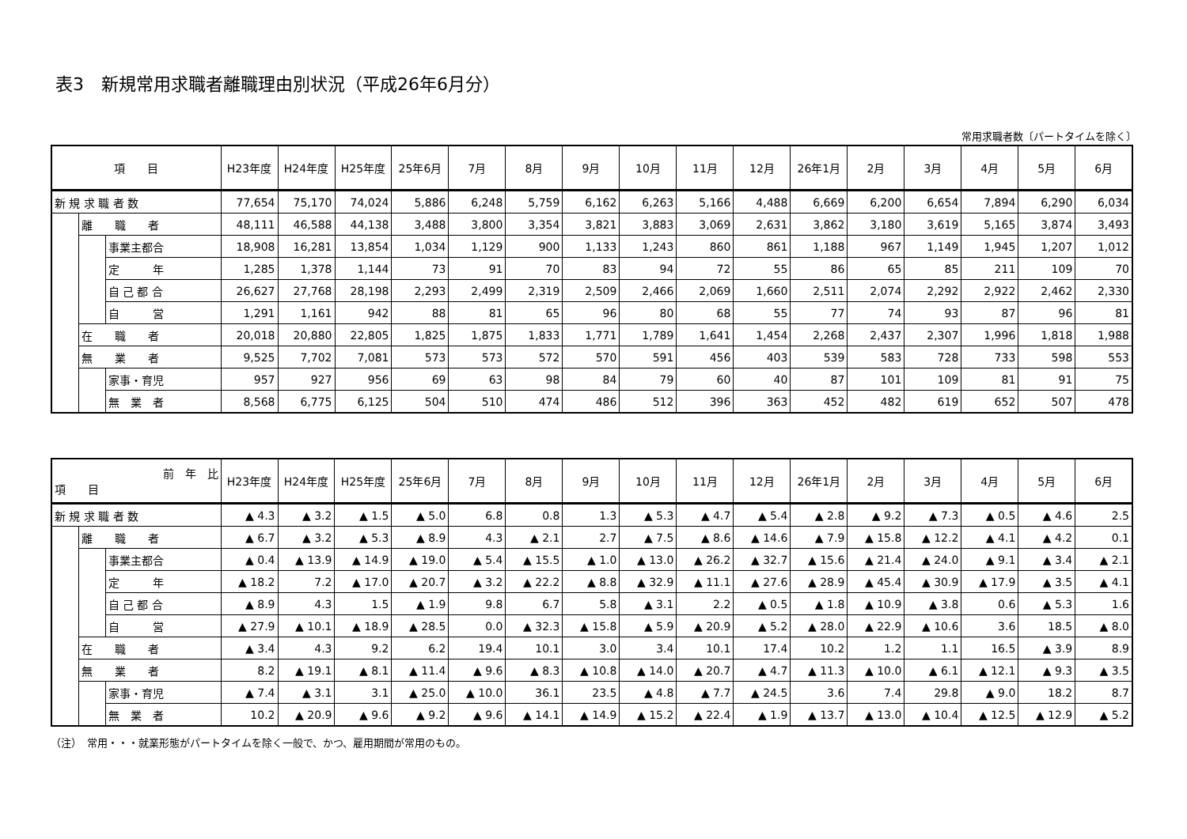表3　新規常用求職者離職理由別状況（平成26年6月分）
常用求職者数〔パートタイムを除く〕
| 項 目 | | | H23年度 | H24年度 | H25年度 | 25年6月 | 7月 | 8月 | 9月 | 10月 | 11月 | 12月 | 26年1月 | 2月 | 3月 | 4月 | 5月 | 6月 |
| --- | --- | --- | --- | --- | --- | --- | --- | --- | --- | --- | --- | --- | --- | --- | --- | --- | --- | --- |
| 新 規 求 職 者 数 | | | 77,654 | 75,170 | 74,024 | 5,886 | 6,248 | 5,759 | 6,162 | 6,263 | 5,166 | 4,488 | 6,669 | 6,200 | 6,654 | 7,894 | 6,290 | 6,034 |
| | 離 職 者 | | 48,111 | 46,588 | 44,138 | 3,488 | 3,800 | 3,354 | 3,821 | 3,883 | 3,069 | 2,631 | 3,862 | 3,180 | 3,619 | 5,165 | 3,874 | 3,493 |
| | | 事業主都合 | 18,908 | 16,281 | 13,854 | 1,034 | 1,129 | 900 | 1,133 | 1,243 | 860 | 861 | 1,188 | 967 | 1,149 | 1,945 | 1,207 | 1,012 |
| | | 定 年 | 1,285 | 1,378 | 1,144 | 73 | 91 | 70 | 83 | 94 | 72 | 55 | 86 | 65 | 85 | 211 | 109 | 70 |
| | | 自 己 都 合 | 26,627 | 27,768 | 28,198 | 2,293 | 2,499 | 2,319 | 2,509 | 2,466 | 2,069 | 1,660 | 2,511 | 2,074 | 2,292 | 2,922 | 2,462 | 2,330 |
| | | 自 営 | 1,291 | 1,161 | 942 | 88 | 81 | 65 | 96 | 80 | 68 | 55 | 77 | 74 | 93 | 87 | 96 | 81 |
| | 在 職 者 | | 20,018 | 20,880 | 22,805 | 1,825 | 1,875 | 1,833 | 1,771 | 1,789 | 1,641 | 1,454 | 2,268 | 2,437 | 2,307 | 1,996 | 1,818 | 1,988 |
| | 無 業 者 | | 9,525 | 7,702 | 7,081 | 573 | 573 | 572 | 570 | 591 | 456 | 403 | 539 | 583 | 728 | 733 | 598 | 553 |
| | | 家事・育児 | 957 | 927 | 956 | 69 | 63 | 98 | 84 | 79 | 60 | 40 | 87 | 101 | 109 | 81 | 91 | 75 |
| | | 無 業 者 | 8,568 | 6,775 | 6,125 | 504 | 510 | 474 | 486 | 512 | 396 | 363 | 452 | 482 | 619 | 652 | 507 | 478 |
| 前 年 比 項 目 | | | H23年度 | H24年度 | H25年度 | 25年6月 | 7月 | 8月 | 9月 | 10月 | 11月 | 12月 | 26年1月 | 2月 | 3月 | 4月 | 5月 | 6月 |
| --- | --- | --- | --- | --- | --- | --- | --- | --- | --- | --- | --- | --- | --- | --- | --- | --- | --- | --- |
| 新 規 求 職 者 数 | | | ▲ 4.3 | ▲ 3.2 | ▲ 1.5 | ▲ 5.0 | 6.8 | 0.8 | 1.3 | ▲ 5.3 | ▲ 4.7 | ▲ 5.4 | ▲ 2.8 | ▲ 9.2 | ▲ 7.3 | ▲ 0.5 | ▲ 4.6 | 2.5 |
| | 離 職 者 | | ▲ 6.7 | ▲ 3.2 | ▲ 5.3 | ▲ 8.9 | 4.3 | ▲ 2.1 | 2.7 | ▲ 7.5 | ▲ 8.6 | ▲ 14.6 | ▲ 7.9 | ▲ 15.8 | ▲ 12.2 | ▲ 4.1 | ▲ 4.2 | 0.1 |
| | | 事業主都合 | ▲ 0.4 | ▲ 13.9 | ▲ 14.9 | ▲ 19.0 | ▲ 5.4 | ▲ 15.5 | ▲ 1.0 | ▲ 13.0 | ▲ 26.2 | ▲ 32.7 | ▲ 15.6 | ▲ 21.4 | ▲ 24.0 | ▲ 9.1 | ▲ 3.4 | ▲ 2.1 |
| | | 定 年 | ▲ 18.2 | 7.2 | ▲ 17.0 | ▲ 20.7 | ▲ 3.2 | ▲ 22.2 | ▲ 8.8 | ▲ 32.9 | ▲ 11.1 | ▲ 27.6 | ▲ 28.9 | ▲ 45.4 | ▲ 30.9 | ▲ 17.9 | ▲ 3.5 | ▲ 4.1 |
| | | 自 己 都 合 | ▲ 8.9 | 4.3 | 1.5 | ▲ 1.9 | 9.8 | 6.7 | 5.8 | ▲ 3.1 | 2.2 | ▲ 0.5 | ▲ 1.8 | ▲ 10.9 | ▲ 3.8 | 0.6 | ▲ 5.3 | 1.6 |
| | | 自 営 | ▲ 27.9 | ▲ 10.1 | ▲ 18.9 | ▲ 28.5 | 0.0 | ▲ 32.3 | ▲ 15.8 | ▲ 5.9 | ▲ 20.9 | ▲ 5.2 | ▲ 28.0 | ▲ 22.9 | ▲ 10.6 | 3.6 | 18.5 | ▲ 8.0 |
| | 在 職 者 | | ▲ 3.4 | 4.3 | 9.2 | 6.2 | 19.4 | 10.1 | 3.0 | 3.4 | 10.1 | 17.4 | 10.2 | 1.2 | 1.1 | 16.5 | ▲ 3.9 | 8.9 |
| | 無 業 者 | | 8.2 | ▲ 19.1 | ▲ 8.1 | ▲ 11.4 | ▲ 9.6 | ▲ 8.3 | ▲ 10.8 | ▲ 14.0 | ▲ 20.7 | ▲ 4.7 | ▲ 11.3 | ▲ 10.0 | ▲ 6.1 | ▲ 12.1 | ▲ 9.3 | ▲ 3.5 |
| | | 家事・育児 | ▲ 7.4 | ▲ 3.1 | 3.1 | ▲ 25.0 | ▲ 10.0 | 36.1 | 23.5 | ▲ 4.8 | ▲ 7.7 | ▲ 24.5 | 3.6 | 7.4 | 29.8 | ▲ 9.0 | 18.2 | 8.7 |
| | | 無 業 者 | 10.2 | ▲ 20.9 | ▲ 9.6 | ▲ 9.2 | ▲ 9.6 | ▲ 14.1 | ▲ 14.9 | ▲ 15.2 | ▲ 22.4 | ▲ 1.9 | ▲ 13.7 | ▲ 13.0 | ▲ 10.4 | ▲ 12.5 | ▲ 12.9 | ▲ 5.2 |
（注）　常用・・・就業形態がパートタイムを除く一般で、かつ、雇用期間が常用のもの。